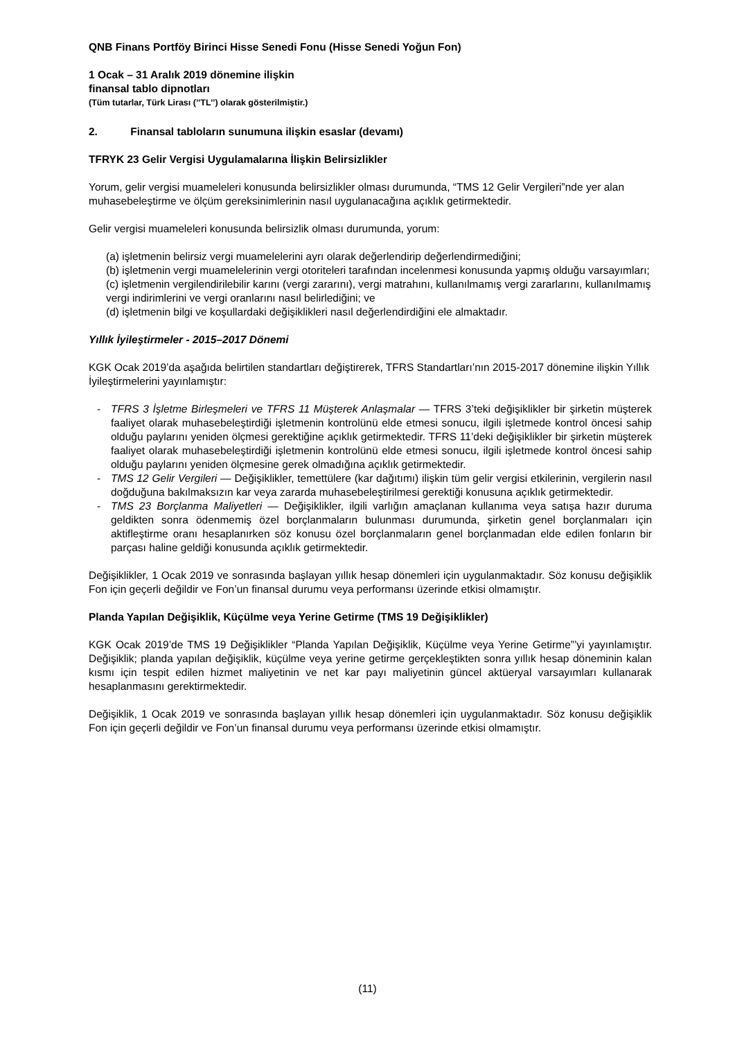QNB Finans Portföy Birinci Hisse Senedi Fonu (Hisse Senedi Yoğun Fon)
1 Ocak – 31 Aralık 2019 dönemine ilişkin
finansal tablo dipnotları
(Tüm tutarlar, Türk Lirası (’’TL’’) olarak gösterilmiştir.)
2. Finansal tabloların sunumuna ilişkin esaslar (devamı)
TFRYK 23 Gelir Vergisi Uygulamalarına İlişkin Belirsizlikler
Yorum, gelir vergisi muameleleri konusunda belirsizlikler olması durumunda, “TMS 12 Gelir Vergileri”nde yer alan muhasebeleştirme ve ölçüm gereksinimlerinin nasıl uygulanacağına açıklık getirmektedir.
Gelir vergisi muameleleri konusunda belirsizlik olması durumunda, yorum:
(a) işletmenin belirsiz vergi muamelelerini ayrı olarak değerlendirip değerlendirmediğini;
(b) işletmenin vergi muamelelerinin vergi otoriteleri tarafından incelenmesi konusunda yapmış olduğu varsayımları;
(c) işletmenin vergilendirilebilir karını (vergi zararını), vergi matrahını, kullanılmamış vergi zararlarını, kullanılmamış vergi indirimlerini ve vergi oranlarını nasıl belirlediğini; ve
(d) işletmenin bilgi ve koşullardaki değişiklikleri nasıl değerlendirdiğini ele almaktadır.
Yıllık İyileştirmeler - 2015–2017 Dönemi
KGK Ocak 2019’da aşağıda belirtilen standartları değiştirerek, TFRS Standartları’nın 2015-2017 dönemine ilişkin Yıllık İyileştirmelerini yayınlamıştır:
- TFRS 3 İşletme Birleşmeleri ve TFRS 11 Müşterek Anlaşmalar — TFRS 3’teki değişiklikler bir şirketin müşterek faaliyet olarak muhasebeleştirdiği işletmenin kontrolünü elde etmesi sonucu, ilgili işletmede kontrol öncesi sahip olduğu paylarını yeniden ölçmesi gerektiğine açıklık getirmektedir. TFRS 11’deki değişiklikler bir şirketin müşterek faaliyet olarak muhasebeleştirdiği işletmenin kontrolünü elde etmesi sonucu, ilgili işletmede kontrol öncesi sahip olduğu paylarını yeniden ölçmesine gerek olmadığına açıklık getirmektedir.
- TMS 12 Gelir Vergileri — Değişiklikler, temettülere (kar dağıtımı) ilişkin tüm gelir vergisi etkilerinin, vergilerin nasıl doğduğuna bakılmaksızın kar veya zararda muhasebeleştirilmesi gerektiği konusuna açıklık getirmektedir.
- TMS 23 Borçlanma Maliyetleri — Değişiklikler, ilgili varlığın amaçlanan kullanıma veya satışa hazır duruma geldikten sonra ödenmemiş özel borçlanmaların bulunması durumunda, şirketin genel borçlanmaları için aktifleştirme oranı hesaplanırken söz konusu özel borçlanmaların genel borçlanmadan elde edilen fonların bir parçası haline geldiği konusunda açıklık getirmektedir.
Değişiklikler, 1 Ocak 2019 ve sonrasında başlayan yıllık hesap dönemleri için uygulanmaktadır. Söz konusu değişiklik Fon için geçerli değildir ve Fon’un finansal durumu veya performansı üzerinde etkisi olmamıştır.
Planda Yapılan Değişiklik, Küçülme veya Yerine Getirme (TMS 19 Değişiklikler)
KGK Ocak 2019’de TMS 19 Değişiklikler “Planda Yapılan Değişiklik, Küçülme veya Yerine Getirme”’yi yayınlamıştır. Değişiklik; planda yapılan değişiklik, küçülme veya yerine getirme gerçekleştikten sonra yıllık hesap döneminin kalan kısmı için tespit edilen hizmet maliyetinin ve net kar payı maliyetinin güncel aktüeryal varsayımları kullanarak hesaplanmasını gerektirmektedir.
Değişiklik, 1 Ocak 2019 ve sonrasında başlayan yıllık hesap dönemleri için uygulanmaktadır. Söz konusu değişiklik Fon için geçerli değildir ve Fon’un finansal durumu veya performansı üzerinde etkisi olmamıştır.
(11)